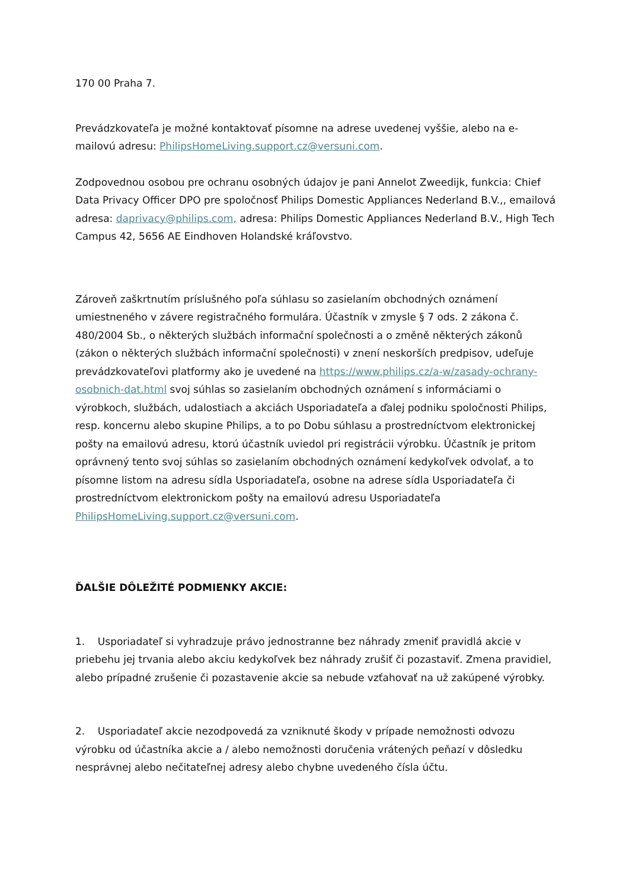170 00 Praha 7.
Prevádzkovateľa je možné kontaktovať písomne na adrese uvedenej vyššie, alebo na e-mailovú adresu: PhilipsHomeLiving.support.cz@versuni.com.
Zodpovednou osobou pre ochranu osobných údajov je pani Annelot Zweedijk, funkcia: Chief Data Privacy Officer DPO pre spoločnosť Philips Domestic Appliances Nederland B.V.,, emailová adresa: daprivacy@philips.com, adresa: Philips Domestic Appliances Nederland B.V., High Tech Campus 42, 5656 AE Eindhoven Holandské kráľovstvo.
Zároveň zaškrtnutím príslušného poľa súhlasu so zasielaním obchodných oznámení umiestneného v závere registračného formulára. Účastník v zmysle § 7 ods. 2 zákona č. 480/2004 Sb., o některých službách informační společnosti a o změně některých zákonů (zákon o některých službách informační společnosti) v znení neskorších predpisov, udeľuje prevádzkovateľovi platformy ako je uvedené na https://www.philips.cz/a-w/zasady-ochrany-osobnich-dat.html svoj súhlas so zasielaním obchodných oznámení s informáciami o výrobkoch, službách, udalostiach a akciách Usporiadateľa a ďalej podniku spoločnosti Philips, resp. koncernu alebo skupine Philips, a to po Dobu súhlasu a prostredníctvom elektronickej pošty na emailovú adresu, ktorú účastník uviedol pri registrácii výrobku. Účastník je pritom oprávnený tento svoj súhlas so zasielaním obchodných oznámení kedykoľvek odvolať, a to písomne listom na adresu sídla Usporiadateľa, osobne na adrese sídla Usporiadateľa či prostredníctvom elektronickom pošty na emailovú adresu Usporiadateľa PhilipsHomeLiving.support.cz@versuni.com.
ĎALŠIE DÔLEŽITÉ PODMIENKY AKCIE:
1. Usporiadateľ si vyhradzuje právo jednostranne bez náhrady zmeniť pravidlá akcie v priebehu jej trvania alebo akciu kedykoľvek bez náhrady zrušiť či pozastaviť. Zmena pravidiel, alebo prípadné zrušenie či pozastavenie akcie sa nebude vzťahovať na už zakúpené výrobky.
2. Usporiadateľ akcie nezodpovedá za vzniknuté škody v prípade nemožnosti odvozu výrobku od účastníka akcie a / alebo nemožnosti doručenia vrátených peňazí v dôsledku nesprávnej alebo nečitateľnej adresy alebo chybne uvedeného čísla účtu.